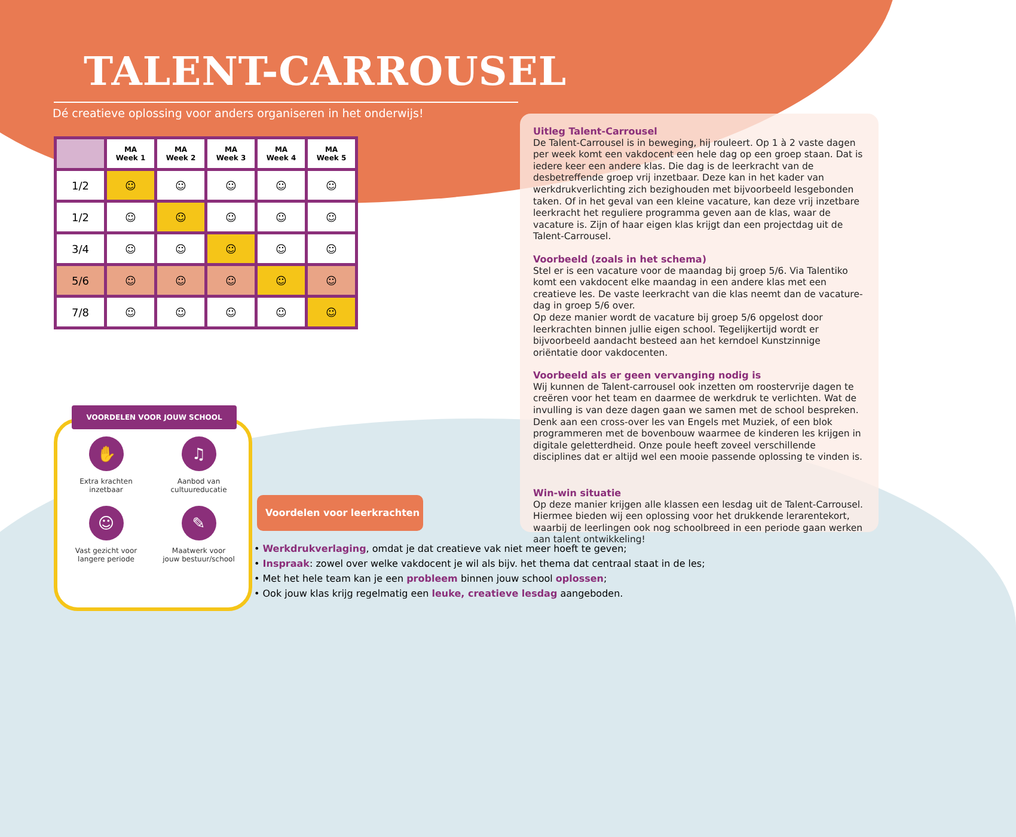TALENT-CARROUSEL
Dé creatieve oplossing voor anders organiseren in het onderwijs!
| | MA Week 1 | MA Week 2 | MA Week 3 | MA Week 4 | MA Week 5 |
| --- | --- | --- | --- | --- | --- |
| 1/2 | ☺ | ☺ | ☺ | ☺ | ☺ |
| 1/2 | ☺ | ☺ | ☺ | ☺ | ☺ |
| 3/4 | ☺ | ☺ | ☺ | ☺ | ☺ |
| 5/6 | ☺ | ☺ | ☺ | ☺ | ☺ |
| 7/8 | ☺ | ☺ | ☺ | ☺ | ☺ |
Uitleg Talent-Carrousel
De Talent-Carrousel is in beweging, hij rouleert. Op 1 à 2 vaste dagen per week komt een vakdocent een hele dag op een groep staan. Dat is iedere keer een andere klas. Die dag is de leerkracht van de desbetreffende groep vrij inzetbaar. Deze kan in het kader van werkdrukverlichting zich bezighouden met bijvoorbeeld lesgebonden taken. Of in het geval van een kleine vacature, kan deze vrij inzetbare leerkracht het reguliere programma geven aan de klas, waar de vacature is. Zijn of haar eigen klas krijgt dan een projectdag uit de Talent-Carrousel.
Voorbeeld (zoals in het schema)
Stel er is een vacature voor de maandag bij groep 5/6. Via Talentiko komt een vakdocent elke maandag in een andere klas met een creatieve les. De vaste leerkracht van die klas neemt dan de vacature-dag in groep 5/6 over.
Op deze manier wordt de vacature bij groep 5/6 opgelost door leerkrachten binnen jullie eigen school. Tegelijkertijd wordt er bijvoorbeeld aandacht besteed aan het kerndoel Kunstzinnige oriëntatie door vakdocenten.
Voorbeeld als er geen vervanging nodig is
Wij kunnen de Talent-carrousel ook inzetten om roostervrije dagen te creëren voor het team en daarmee de werkdruk te verlichten. Wat de invulling is van deze dagen gaan we samen met de school bespreken. Denk aan een cross-over les van Engels met Muziek, of een blok programmeren met de bovenbouw waarmee de kinderen les krijgen in digitale geletterdheid. Onze poule heeft zoveel verschillende disciplines dat er altijd wel een mooie passende oplossing te vinden is.
Win-win situatie
Op deze manier krijgen alle klassen een lesdag uit de Talent-Carrousel. Hiermee bieden wij een oplossing voor het drukkende lerarentekort, waarbij de leerlingen ook nog schoolbreed in een periode gaan werken aan talent ontwikkeling!
VOORDELEN VOOR JOUW SCHOOL
✋
Extra krachten
inzetbaar
♫
Aanbod van
cultuureducatie
☺
Vast gezicht voor
langere periode
✎
Maatwerk voor
jouw bestuur/school
Voordelen voor leerkrachten
• Werkdrukverlaging, omdat je dat creatieve vak niet meer hoeft te geven;
• Inspraak: zowel over welke vakdocent je wil als bijv. het thema dat centraal staat in de les;
• Met het hele team kan je een probleem binnen jouw school oplossen;
• Ook jouw klas krijg regelmatig een leuke, creatieve lesdag aangeboden.